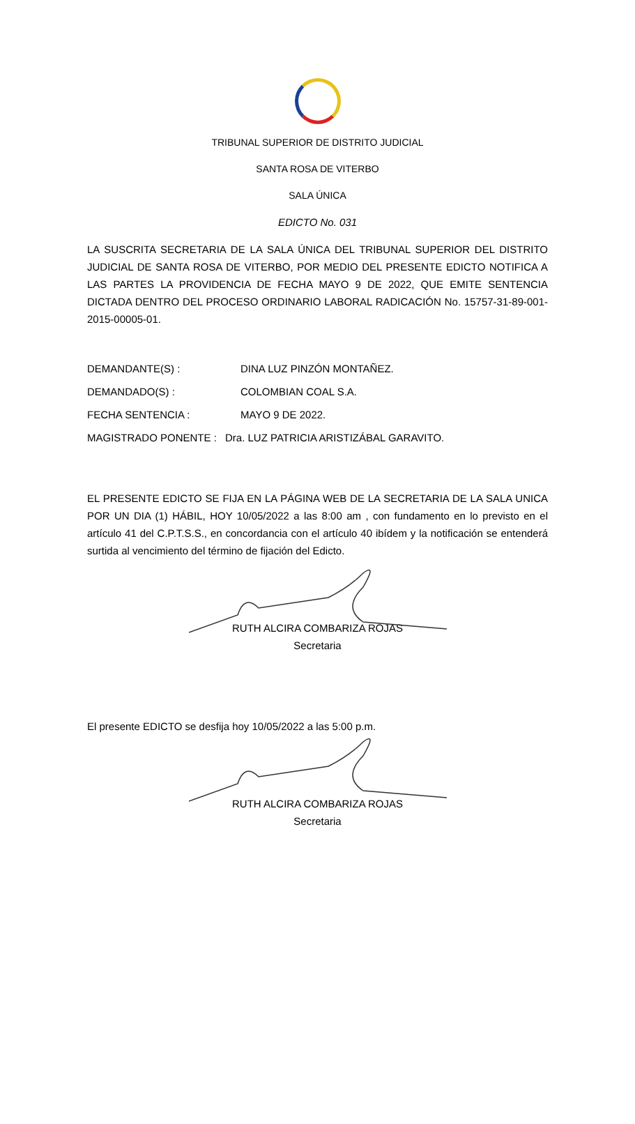TRIBUNAL SUPERIOR DE DISTRITO JUDICIAL
SANTA ROSA DE VITERBO
SALA ÚNICA
EDICTO No. 031
LA SUSCRITA SECRETARIA DE LA SALA ÚNICA DEL TRIBUNAL SUPERIOR DEL DISTRITO JUDICIAL DE SANTA ROSA DE VITERBO, POR MEDIO DEL PRESENTE EDICTO NOTIFICA A LAS PARTES LA PROVIDENCIA DE FECHA MAYO 9 DE 2022, QUE EMITE SENTENCIA DICTADA DENTRO DEL PROCESO ORDINARIO LABORAL RADICACIÓN No. 15757-31-89-001-2015-00005-01.
DEMANDANTE(S) : DINA LUZ PINZÓN MONTAÑEZ.
DEMANDADO(S) : COLOMBIAN COAL S.A.
FECHA SENTENCIA : MAYO 9 DE 2022.
MAGISTRADO PONENTE : Dra. LUZ PATRICIA ARISTIZÁBAL GARAVITO.
EL PRESENTE EDICTO SE FIJA EN LA PÁGINA WEB DE LA SECRETARIA DE LA SALA UNICA POR UN DIA (1) HÁBIL, HOY 10/05/2022 a las 8:00 am , con fundamento en lo previsto en el artículo 41 del C.P.T.S.S., en concordancia con el artículo 40 ibídem y la notificación se entenderá surtida al vencimiento del término de fijación del Edicto.
RUTH ALCIRA COMBARIZA ROJAS
Secretaria
El presente EDICTO se desfija hoy 10/05/2022 a las 5:00 p.m.
RUTH ALCIRA COMBARIZA ROJAS
Secretaria